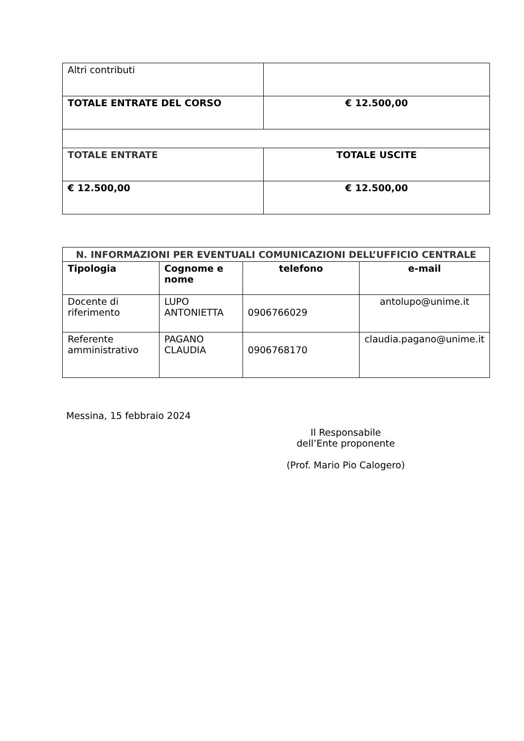| Altri contributi | |
| TOTALE ENTRATE DEL CORSO | € 12.500,00 |
| TOTALE ENTRATE | TOTALE USCITE |
| € 12.500,00 | € 12.500,00 |
| N. INFORMAZIONI PER EVENTUALI COMUNICAZIONI DELL’UFFICIO CENTRALE | | | |
| --- | --- | --- | --- |
| Tipologia | Cognome e nome | telefono | e-mail |
| Docente di riferimento | LUPO ANTONIETTA | 0906766029 | antolupo@unime.it |
| Referente amministrativo | PAGANO CLAUDIA | 0906768170 | claudia.pagano@unime.it |
Messina, 15 febbraio 2024
Il Responsabile
dell’Ente proponente
(Prof. Mario Pio Calogero)